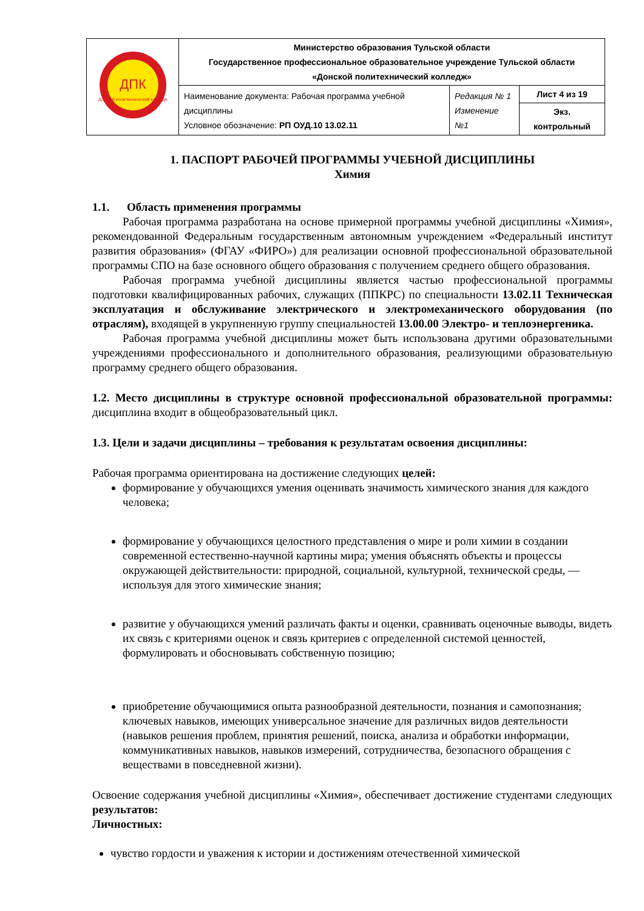| ДПК Донской политехнический колледж | Министерство образования Тульской области Государственное профессиональное образовательное учреждение Тульской области «Донской политехнический колледж» | | |
| | Наименование документа: Рабочая программа учебной дисциплины Условное обозначение: РП ОУД.10 13.02.11 | Редакция № 1 Изменение №1 | Лист 4 из 19 |
| | | | Экз. контрольный |
1. ПАСПОРТ РАБОЧЕЙ ПРОГРАММЫ УЧЕБНОЙ ДИСЦИПЛИНЫ
Химия
1.1. Область применения программы
Рабочая программа разработана на основе примерной программы учебной дисциплины «Химия», рекомендованной Федеральным государственным автономным учреждением «Федеральный институт развития образования» (ФГАУ «ФИРО») для реализации основной профессиональной образовательной программы СПО на базе основного общего образования с получением среднего общего образования.
Рабочая программа учебной дисциплины является частью профессиональной программы подготовки квалифицированных рабочих, служащих (ППКРС) по специальности 13.02.11 Техническая эксплуатация и обслуживание электрического и электромеханического оборудования (по отраслям), входящей в укрупненную группу специальностей 13.00.00 Электро- и теплоэнергеника.
Рабочая программа учебной дисциплины может быть использована другими образовательными учреждениями профессионального и дополнительного образования, реализующими образовательную программу среднего общего образования.
1.2. Место дисциплины в структуре основной профессиональной образовательной программы: дисциплина входит в общеобразовательный цикл.
1.3. Цели и задачи дисциплины – требования к результатам освоения дисциплины:
Рабочая программа ориентирована на достижение следующих целей:
формирование у обучающихся умения оценивать значимость химического знания для каждого человека;
формирование у обучающихся целостного представления о мире и роли химии в создании современной естественно-научной картины мира; умения объяснять объекты и процессы окружающей действительности: природной, социальной, культурной, технической среды, — используя для этого химические знания;
развитие у обучающихся умений различать факты и оценки, сравнивать оценочные выводы, видеть их связь с критериями оценок и связь критериев с определенной системой ценностей, формулировать и обосновывать собственную позицию;
приобретение обучающимися опыта разнообразной деятельности, познания и самопознания; ключевых навыков, имеющих универсальное значение для различных видов деятельности (навыков решения проблем, принятия решений, поиска, анализа и обработки информации, коммуникативных навыков, навыков измерений, сотрудничества, безопасного обращения с веществами в повседневной жизни).
Освоение содержания учебной дисциплины «Химия», обеспечивает достижение студентами следующих результатов:
Личностных:
чувство гордости и уважения к истории и достижениям отечественной химической